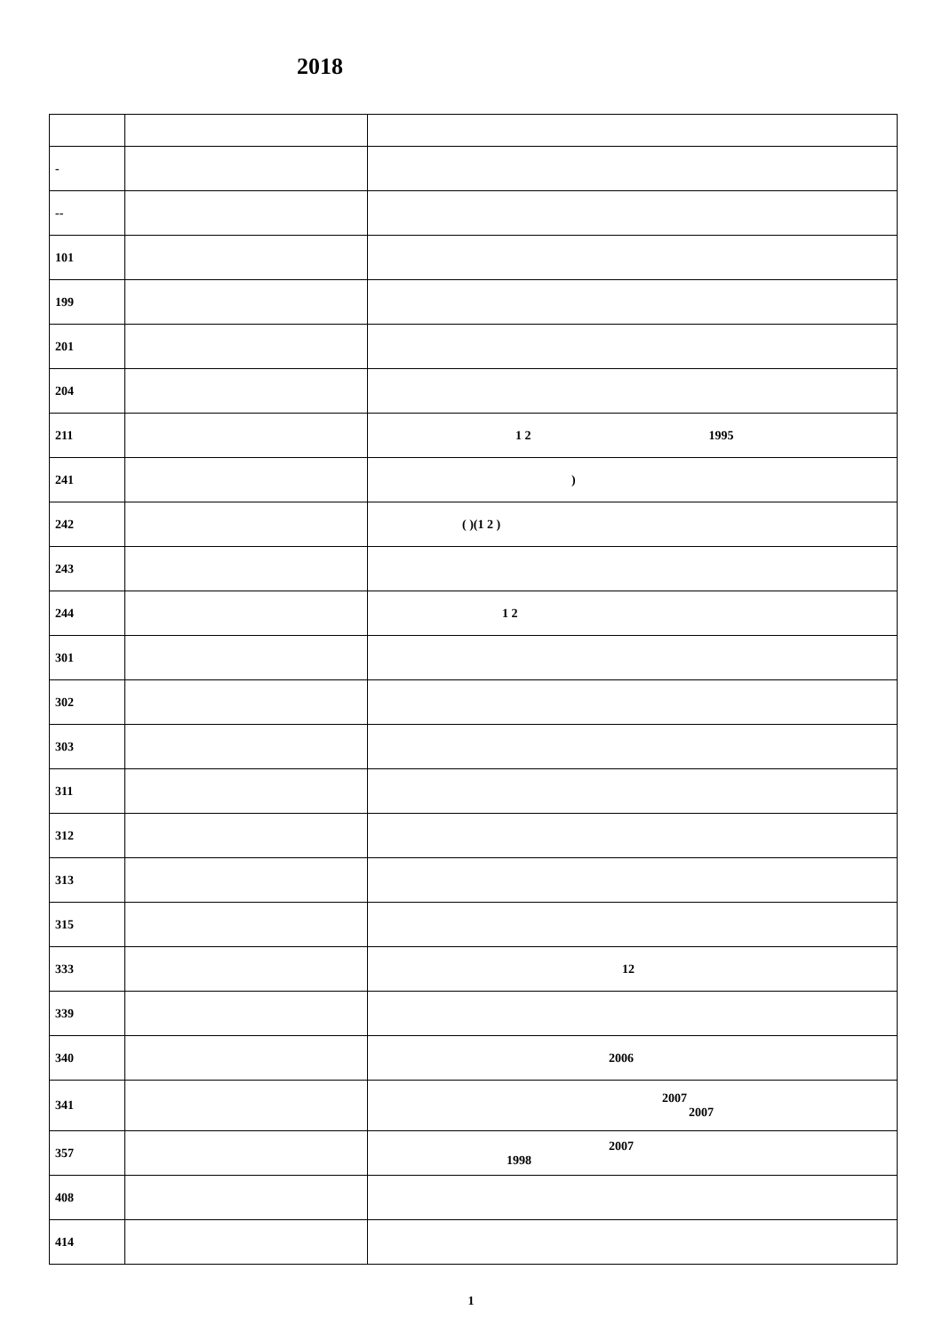2018
| - | | |
| -- | | |
| 101 | | |
| 199 | | |
| 201 | | |
| 204 | | |
| 211 | | 1 2 1995 |
| 241 | | ) |
| 242 | | ( )(1 2 ) |
| 243 | | |
| 244 | | 1 2 |
| 301 | | |
| 302 | | |
| 303 | | |
| 311 | | |
| 312 | | |
| 313 | | |
| 315 | | |
| 333 | | 12 |
| 339 | | |
| 340 | | 2006 |
| 341 | | 2007 2007 |
| 357 | | 2007 1998 |
| 408 | | |
| 414 | | |
1